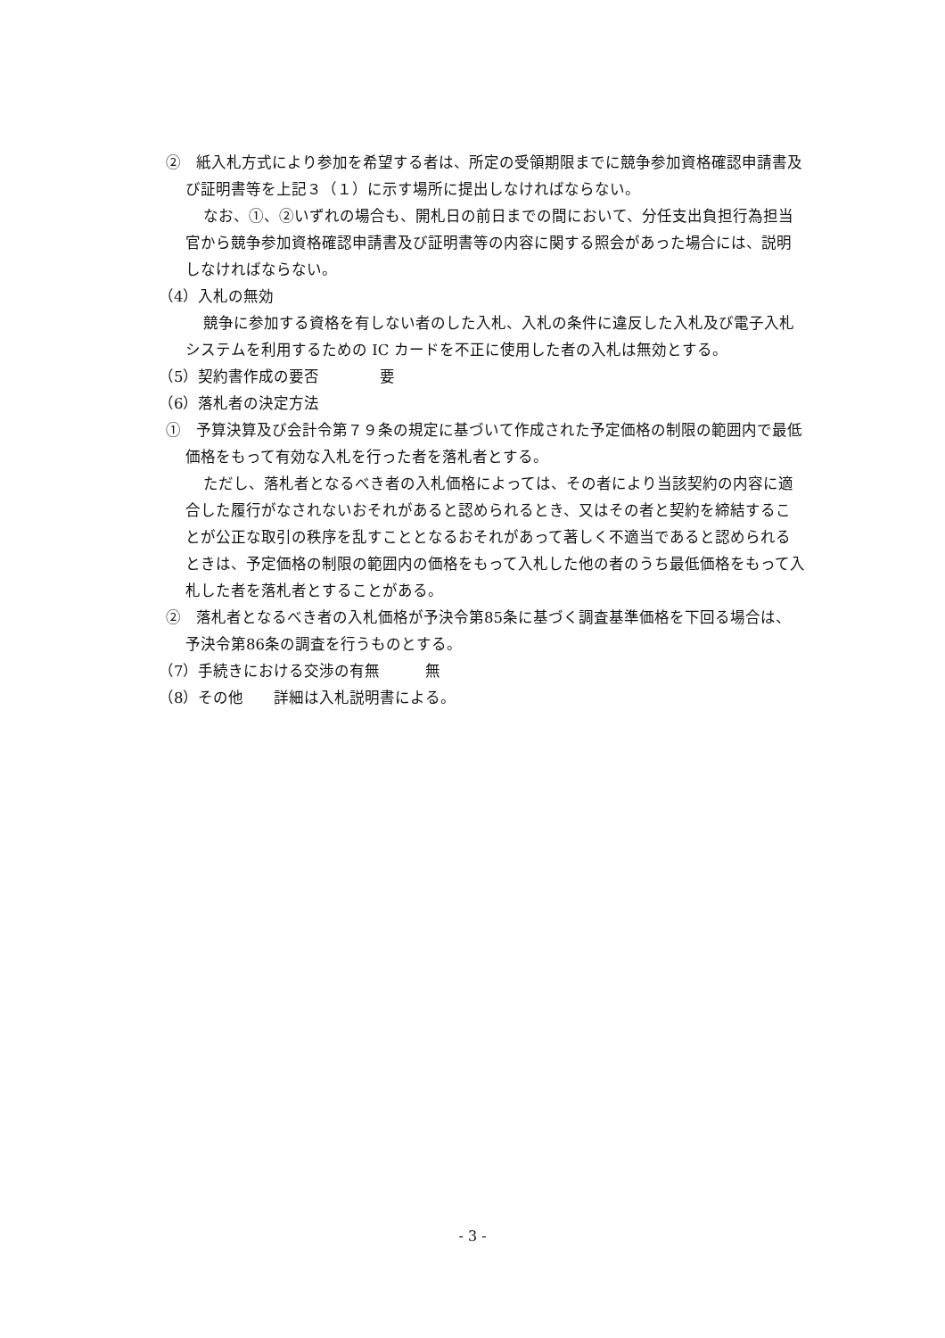②　紙入札方式により参加を希望する者は、所定の受領期限までに競争参加資格確認申請書及び証明書等を上記３（１）に示す場所に提出しなければならない。
なお、①、②いずれの場合も、開札日の前日までの間において、分任支出負担行為担当官から競争参加資格確認申請書及び証明書等の内容に関する照会があった場合には、説明しなければならない。
（4）入札の無効
競争に参加する資格を有しない者のした入札、入札の条件に違反した入札及び電子入札システムを利用するための IC カードを不正に使用した者の入札は無効とする。
（5）契約書作成の要否　　　　要
（6）落札者の決定方法
①　予算決算及び会計令第７９条の規定に基づいて作成された予定価格の制限の範囲内で最低価格をもって有効な入札を行った者を落札者とする。
ただし、落札者となるべき者の入札価格によっては、その者により当該契約の内容に適合した履行がなされないおそれがあると認められるとき、又はその者と契約を締結することが公正な取引の秩序を乱すこととなるおそれがあって著しく不適当であると認められるときは、予定価格の制限の範囲内の価格をもって入札した他の者のうち最低価格をもって入札した者を落札者とすることがある。
②　落札者となるべき者の入札価格が予決令第85条に基づく調査基準価格を下回る場合は、予決令第86条の調査を行うものとする。
（7）手続きにおける交渉の有無　　　無
（8）その他　　詳細は入札説明書による。
- 3 -